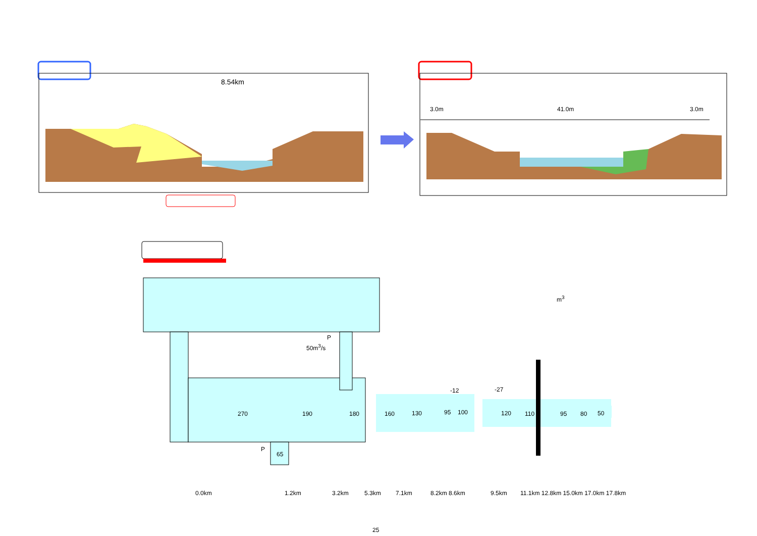8.54km
3.0m 41.0m 3.0m
m<sup>3</sup>
50m<sup>3</sup>/s
P
P
270 190 180
65
160 130 95 100
-12 -27
120 110 95 80 50
0.0km 1.2km 3.2km 5.3km 7.1km 8.2km 8.6km 9.5km
11.1km 12.8km 15.0km 17.0km 17.8km
25